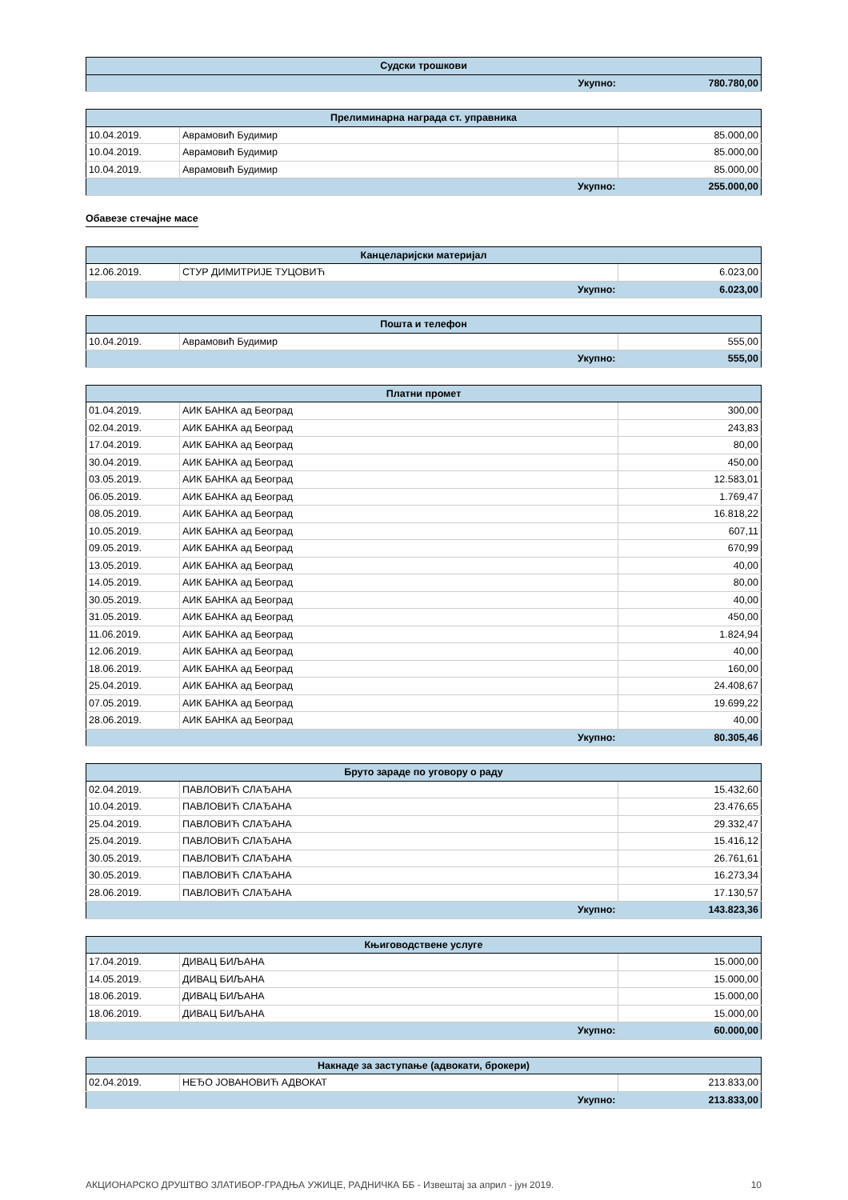| Судски трошкови | |
| --- | --- |
| Укупно: | 780.780,00 |
| Прелиминарна награда ст. управника | | |
| --- | --- | --- |
| 10.04.2019. | Аврамовић Будимир | 85.000,00 |
| 10.04.2019. | Аврамовић Будимир | 85.000,00 |
| 10.04.2019. | Аврамовић Будимир | 85.000,00 |
| Укупно: | | 255.000,00 |
Обавезе стечајне масе
| Канцеларијски материјал | | |
| --- | --- | --- |
| 12.06.2019. | СТУР ДИМИТРИЈЕ ТУЦОВИЋ | 6.023,00 |
| Укупно: | | 6.023,00 |
| Пошта и телефон | | |
| --- | --- | --- |
| 10.04.2019. | Аврамовић Будимир | 555,00 |
| Укупно: | | 555,00 |
| Платни промет | | |
| --- | --- | --- |
| 01.04.2019. | АИК БАНКА ад Београд | 300,00 |
| 02.04.2019. | АИК БАНКА ад Београд | 243,83 |
| 17.04.2019. | АИК БАНКА ад Београд | 80,00 |
| 30.04.2019. | АИК БАНКА ад Београд | 450,00 |
| 03.05.2019. | АИК БАНКА ад Београд | 12.583,01 |
| 06.05.2019. | АИК БАНКА ад Београд | 1.769,47 |
| 08.05.2019. | АИК БАНКА ад Београд | 16.818,22 |
| 10.05.2019. | АИК БАНКА ад Београд | 607,11 |
| 09.05.2019. | АИК БАНКА ад Београд | 670,99 |
| 13.05.2019. | АИК БАНКА ад Београд | 40,00 |
| 14.05.2019. | АИК БАНКА ад Београд | 80,00 |
| 30.05.2019. | АИК БАНКА ад Београд | 40,00 |
| 31.05.2019. | АИК БАНКА ад Београд | 450,00 |
| 11.06.2019. | АИК БАНКА ад Београд | 1.824,94 |
| 12.06.2019. | АИК БАНКА ад Београд | 40,00 |
| 18.06.2019. | АИК БАНКА ад Београд | 160,00 |
| 25.04.2019. | АИК БАНКА ад Београд | 24.408,67 |
| 07.05.2019. | АИК БАНКА ад Београд | 19.699,22 |
| 28.06.2019. | АИК БАНКА ад Београд | 40,00 |
| Укупно: | | 80.305,46 |
| Бруто зараде по уговору о раду | | |
| --- | --- | --- |
| 02.04.2019. | ПАВЛОВИЋ СЛАЂАНА | 15.432,60 |
| 10.04.2019. | ПАВЛОВИЋ СЛАЂАНА | 23.476,65 |
| 25.04.2019. | ПАВЛОВИЋ СЛАЂАНА | 29.332,47 |
| 25.04.2019. | ПАВЛОВИЋ СЛАЂАНА | 15.416,12 |
| 30.05.2019. | ПАВЛОВИЋ СЛАЂАНА | 26.761,61 |
| 30.05.2019. | ПАВЛОВИЋ СЛАЂАНА | 16.273,34 |
| 28.06.2019. | ПАВЛОВИЋ СЛАЂАНА | 17.130,57 |
| Укупно: | | 143.823,36 |
| Књиговодствене услуге | | |
| --- | --- | --- |
| 17.04.2019. | ДИВАЦ БИЉАНА | 15.000,00 |
| 14.05.2019. | ДИВАЦ БИЉАНА | 15.000,00 |
| 18.06.2019. | ДИВАЦ БИЉАНА | 15.000,00 |
| 18.06.2019. | ДИВАЦ БИЉАНА | 15.000,00 |
| Укупно: | | 60.000,00 |
| Накнаде за заступање (адвокати, брокери) | | |
| --- | --- | --- |
| 02.04.2019. | НЕЂО ЈОВАНОВИЋ АДВОКАТ | 213.833,00 |
| Укупно: | | 213.833,00 |
АКЦИОНАРСКО ДРУШТВО ЗЛАТИБОР-ГРАДЊА УЖИЦЕ, РАДНИЧКА ББ - Извештај за април - јун 2019. 10